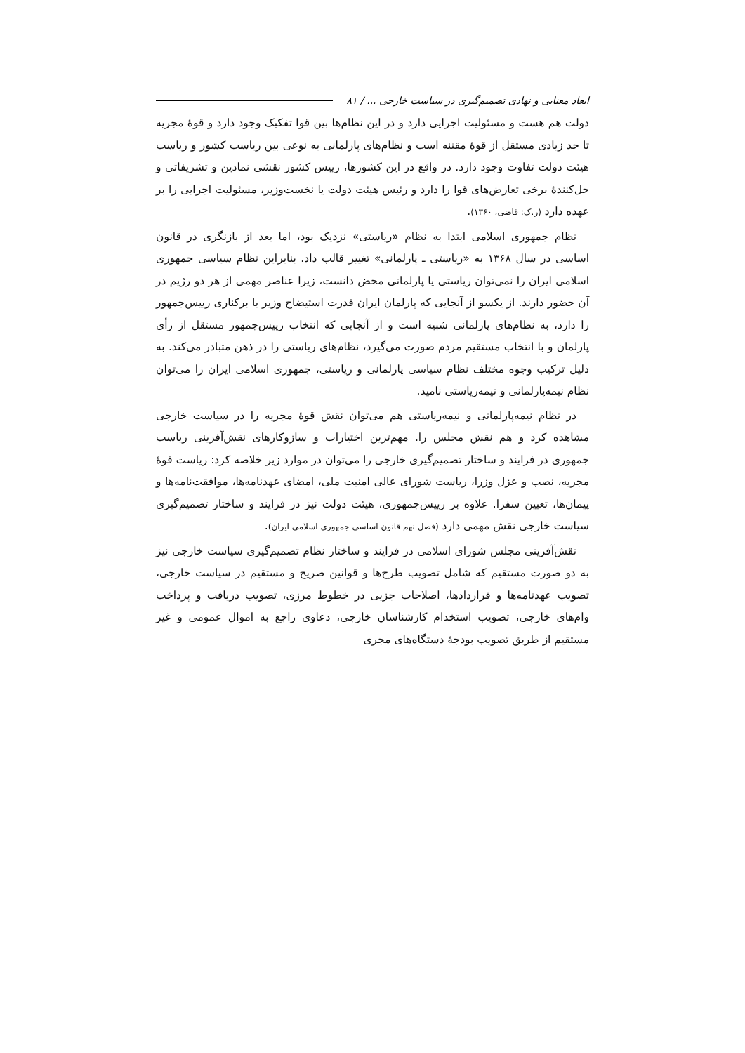ابعاد معنایی و نهادی تصمیم‌گیری در سیاست خارجی ... / ۸۱
دولت هم هست و مسئولیت اجرایی دارد و در این نظام‌ها بین قوا تفکیک وجود دارد و قوهٔ مجریه تا حد زیادی مستقل از قوهٔ مقننه است و نظام‌های پارلمانی به نوعی بین ریاست کشور و ریاست هیئت دولت تفاوت وجود دارد. در واقع در این کشورها، رییس کشور نقشی نمادین و تشریفاتی و حل‌کنندهٔ برخی تعارض‌های قوا را دارد و رئیس هیئت دولت یا نخست‌وزیر، مسئولیت اجرایی را بر عهده دارد (ر.ک: قاضی، ۱۳۶۰).
نظام جمهوری اسلامی ابتدا به نظام «ریاستی» نزدیک بود، اما بعد از بازنگری در قانون اساسی در سال ۱۳۶۸ به «ریاستی ـ پارلمانی» تغییر قالب داد. بنابراین نظام سیاسی جمهوری اسلامی ایران را نمی‌توان ریاستی یا پارلمانی محض دانست، زیرا عناصر مهمی از هر دو رژیم در آن حضور دارند. از یکسو از آنجایی که پارلمان ایران قدرت استیضاح وزیر یا برکناری رییس‌جمهور را دارد، به نظام‌های پارلمانی شبیه است و از آنجایی که انتخاب رییس‌جمهور مستقل از رأی پارلمان و با انتخاب مستقیم مردم صورت می‌گیرد، نظام‌های ریاستی را در ذهن متبادر می‌کند. به دلیل ترکیب وجوه مختلف نظام سیاسی پارلمانی و ریاستی، جمهوری اسلامی ایران را می‌توان نظام نیمه‌پارلمانی و نیمه‌ریاستی نامید.
در نظام نیمه‌پارلمانی و نیمه‌ریاستی هم می‌توان نقش قوهٔ مجریه را در سیاست خارجی مشاهده کرد و هم نقش مجلس را. مهم‌ترین اختیارات و سازوکارهای نقش‌آفرینی ریاست جمهوری در فرایند و ساختار تصمیم‌گیری خارجی را می‌توان در موارد زیر خلاصه کرد: ریاست قوهٔ مجریه، نصب و عزل وزرا، ریاست شورای عالی امنیت ملی، امضای عهدنامه‌ها، موافقت‌نامه‌ها و پیمان‌ها، تعیین سفرا. علاوه بر رییس‌جمهوری، هیئت دولت نیز در فرایند و ساختار تصمیم‌گیری سیاست خارجی نقش مهمی دارد (فصل نهم قانون اساسی جمهوری اسلامی ایران).
نقش‌آفرینی مجلس شورای اسلامی در فرایند و ساختار نظام تصمیم‌گیری سیاست خارجی نیز به دو صورت مستقیم که شامل تصویب طرح‌ها و قوانین صریح و مستقیم در سیاست خارجی، تصویب عهدنامه‌ها و قراردادها، اصلاحات جزیی در خطوط مرزی، تصویب دریافت و پرداخت وام‌های خارجی، تصویب استخدام کارشناسان خارجی، دعاوی راجع به اموال عمومی و غیر مستقیم از طریق تصویب بودجهٔ دستگاه‌های مجری